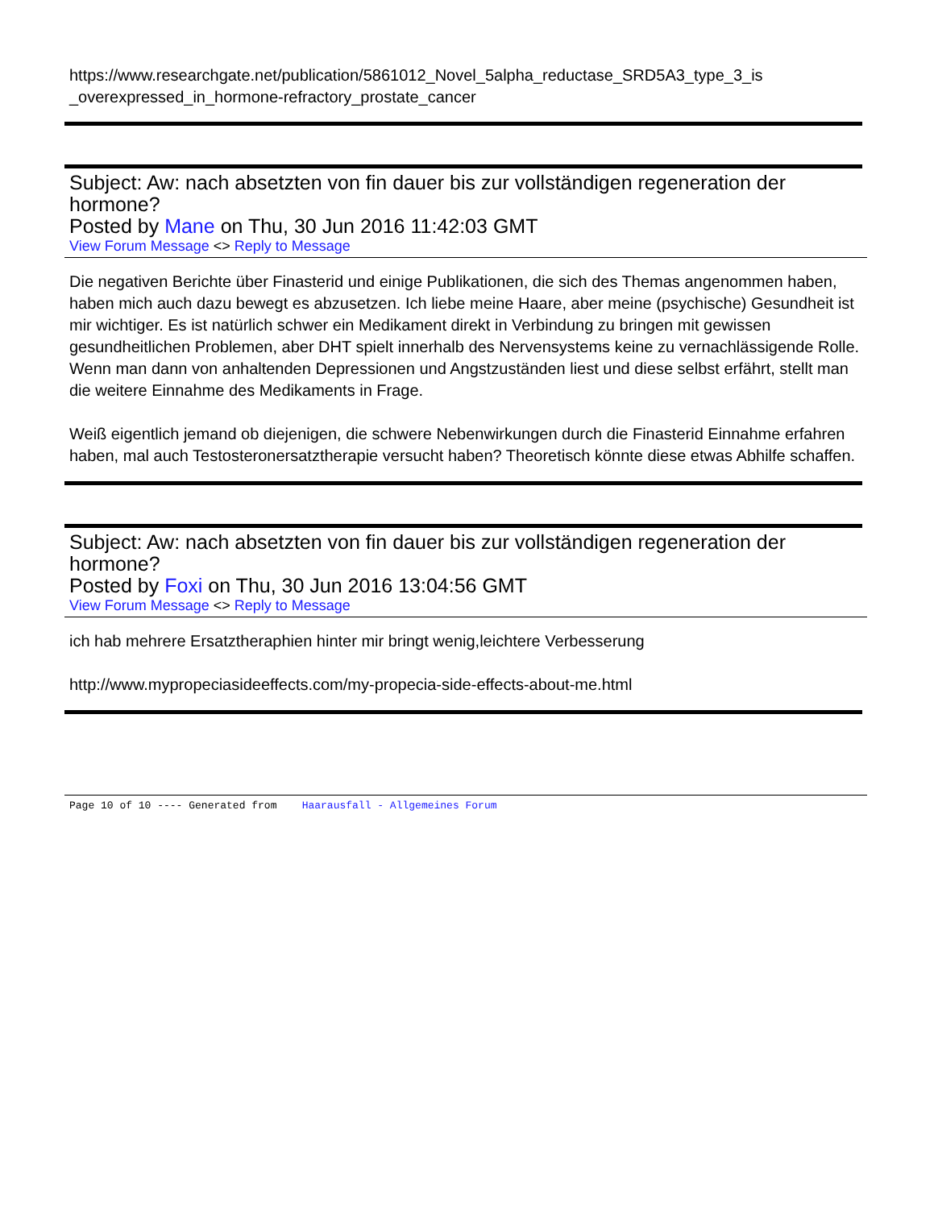https://www.researchgate.net/publication/5861012_Novel_5alpha_reductase_SRD5A3_type_3_is _overexpressed_in_hormone-refractory_prostate_cancer
Subject: Aw: nach absetzten von fin dauer bis zur vollständigen regeneration der hormone?
Posted by Mane on Thu, 30 Jun 2016 11:42:03 GMT
View Forum Message <> Reply to Message
Die negativen Berichte über Finasterid und einige Publikationen, die sich des Themas angenommen haben, haben mich auch dazu bewegt es abzusetzen. Ich liebe meine Haare, aber meine (psychische) Gesundheit ist mir wichtiger. Es ist natürlich schwer ein Medikament direkt in Verbindung zu bringen mit gewissen gesundheitlichen Problemen, aber DHT spielt innerhalb des Nervensystems keine zu vernachlässigende Rolle. Wenn man dann von anhaltenden Depressionen und Angstzuständen liest und diese selbst erfährt, stellt man die weitere Einnahme des Medikaments in Frage.
Weiß eigentlich jemand ob diejenigen, die schwere Nebenwirkungen durch die Finasterid Einnahme erfahren haben, mal auch Testosteronersatztherapie versucht haben? Theoretisch könnte diese etwas Abhilfe schaffen.
Subject: Aw: nach absetzten von fin dauer bis zur vollständigen regeneration der hormone?
Posted by Foxi on Thu, 30 Jun 2016 13:04:56 GMT
View Forum Message <> Reply to Message
ich hab mehrere Ersatztheraphien hinter mir bringt wenig,leichtere Verbesserung
http://www.mypropeciasideeffects.com/my-propecia-side-effects-about-me.html
Page 10 of 10 ---- Generated from Haarausfall - Allgemeines Forum